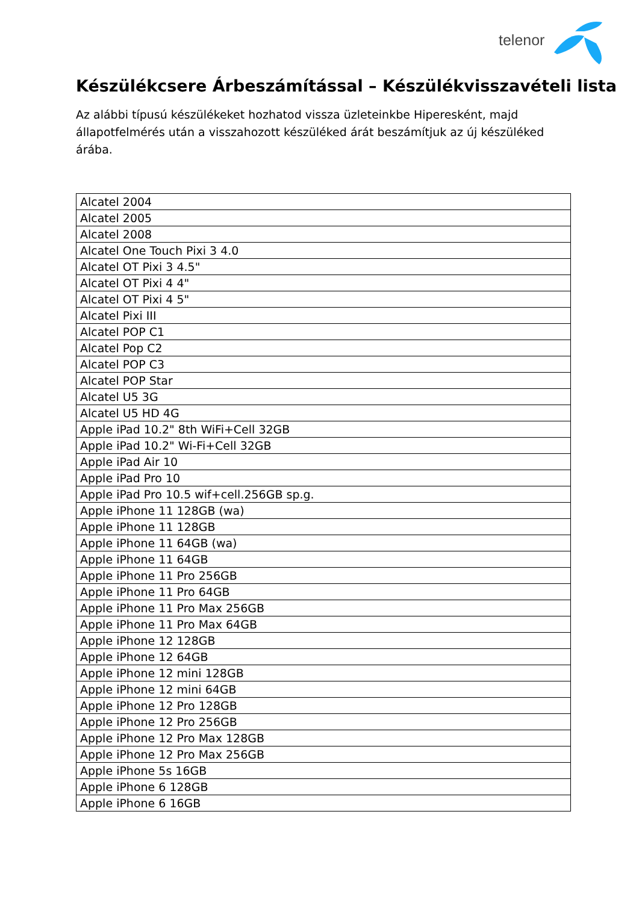telenor
Készülékcsere Árbeszámítással – Készülékvisszavételi lista
Az alábbi típusú készülékeket hozhatod vissza üzleteinkbe Hiperesként, majd állapotfelmérés után a visszahozott készüléked árát beszámítjuk az új készüléked árába.
| Alcatel 2004 |
| Alcatel 2005 |
| Alcatel 2008 |
| Alcatel One Touch Pixi 3 4.0 |
| Alcatel OT Pixi 3 4.5" |
| Alcatel OT Pixi 4 4" |
| Alcatel OT Pixi 4 5" |
| Alcatel Pixi III |
| Alcatel POP C1 |
| Alcatel Pop C2 |
| Alcatel POP C3 |
| Alcatel POP Star |
| Alcatel U5 3G |
| Alcatel U5 HD 4G |
| Apple iPad 10.2" 8th WiFi+Cell 32GB |
| Apple iPad 10.2" Wi-Fi+Cell 32GB |
| Apple iPad Air 10 |
| Apple iPad Pro 10 |
| Apple iPad Pro 10.5 wif+cell.256GB sp.g. |
| Apple iPhone 11 128GB (wa) |
| Apple iPhone 11 128GB |
| Apple iPhone 11 64GB (wa) |
| Apple iPhone 11 64GB |
| Apple iPhone 11 Pro 256GB |
| Apple iPhone 11 Pro 64GB |
| Apple iPhone 11 Pro Max 256GB |
| Apple iPhone 11 Pro Max 64GB |
| Apple iPhone 12 128GB |
| Apple iPhone 12 64GB |
| Apple iPhone 12 mini 128GB |
| Apple iPhone 12 mini 64GB |
| Apple iPhone 12 Pro 128GB |
| Apple iPhone 12 Pro 256GB |
| Apple iPhone 12 Pro Max 128GB |
| Apple iPhone 12 Pro Max 256GB |
| Apple iPhone 5s 16GB |
| Apple iPhone 6 128GB |
| Apple iPhone 6 16GB |